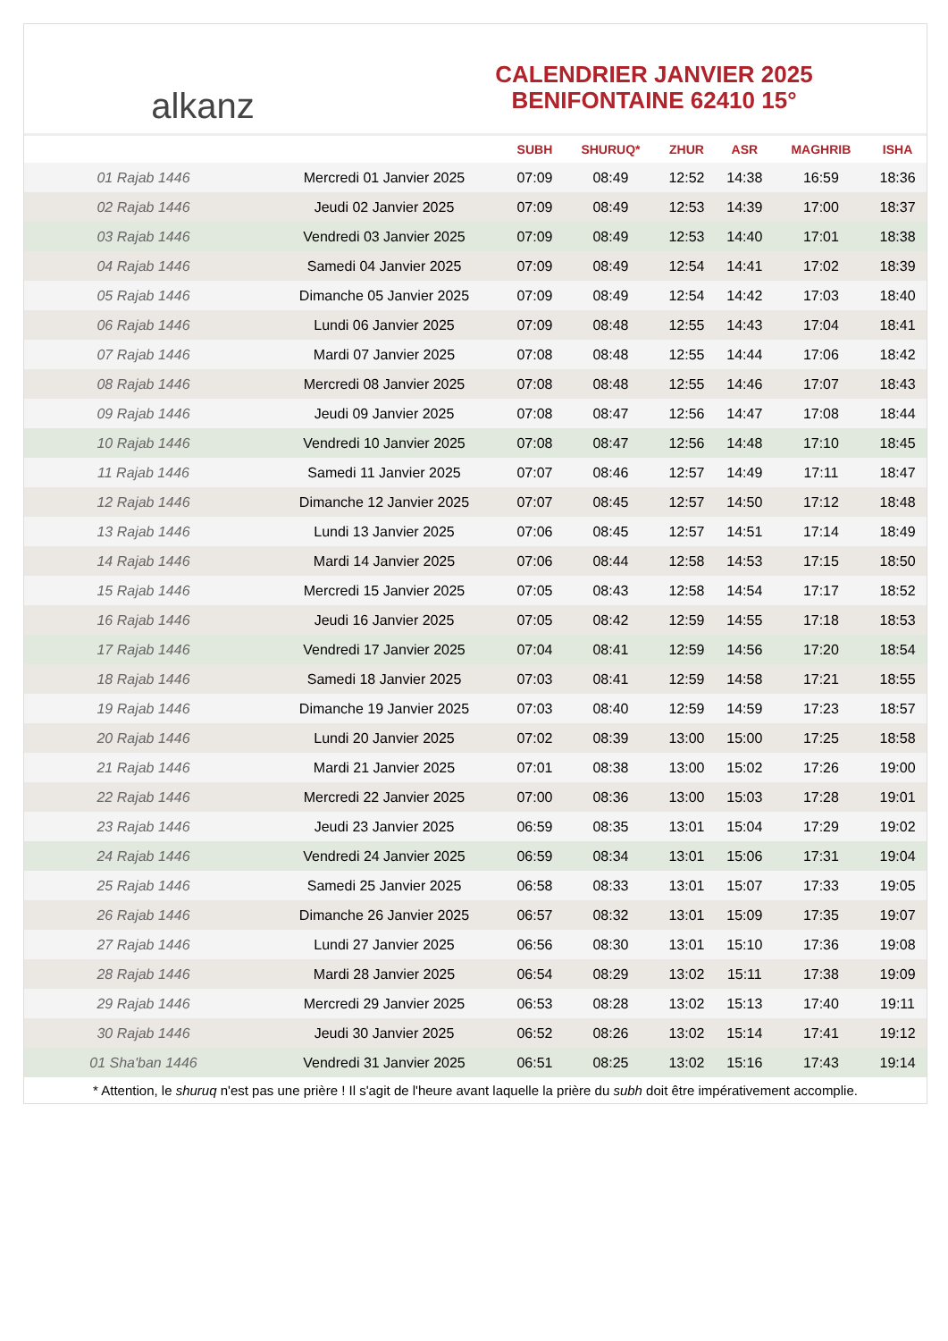alkanz
CALENDRIER JANVIER 2025
BENIFONTAINE 62410 15°
| | | SUBH | SHURUQ* | ZHUR | ASR | MAGHRIB | ISHA |
| --- | --- | --- | --- | --- | --- | --- | --- |
| 01 Rajab 1446 | Mercredi 01 Janvier 2025 | 07:09 | 08:49 | 12:52 | 14:38 | 16:59 | 18:36 |
| 02 Rajab 1446 | Jeudi 02 Janvier 2025 | 07:09 | 08:49 | 12:53 | 14:39 | 17:00 | 18:37 |
| 03 Rajab 1446 | Vendredi 03 Janvier 2025 | 07:09 | 08:49 | 12:53 | 14:40 | 17:01 | 18:38 |
| 04 Rajab 1446 | Samedi 04 Janvier 2025 | 07:09 | 08:49 | 12:54 | 14:41 | 17:02 | 18:39 |
| 05 Rajab 1446 | Dimanche 05 Janvier 2025 | 07:09 | 08:49 | 12:54 | 14:42 | 17:03 | 18:40 |
| 06 Rajab 1446 | Lundi 06 Janvier 2025 | 07:09 | 08:48 | 12:55 | 14:43 | 17:04 | 18:41 |
| 07 Rajab 1446 | Mardi 07 Janvier 2025 | 07:08 | 08:48 | 12:55 | 14:44 | 17:06 | 18:42 |
| 08 Rajab 1446 | Mercredi 08 Janvier 2025 | 07:08 | 08:48 | 12:55 | 14:46 | 17:07 | 18:43 |
| 09 Rajab 1446 | Jeudi 09 Janvier 2025 | 07:08 | 08:47 | 12:56 | 14:47 | 17:08 | 18:44 |
| 10 Rajab 1446 | Vendredi 10 Janvier 2025 | 07:08 | 08:47 | 12:56 | 14:48 | 17:10 | 18:45 |
| 11 Rajab 1446 | Samedi 11 Janvier 2025 | 07:07 | 08:46 | 12:57 | 14:49 | 17:11 | 18:47 |
| 12 Rajab 1446 | Dimanche 12 Janvier 2025 | 07:07 | 08:45 | 12:57 | 14:50 | 17:12 | 18:48 |
| 13 Rajab 1446 | Lundi 13 Janvier 2025 | 07:06 | 08:45 | 12:57 | 14:51 | 17:14 | 18:49 |
| 14 Rajab 1446 | Mardi 14 Janvier 2025 | 07:06 | 08:44 | 12:58 | 14:53 | 17:15 | 18:50 |
| 15 Rajab 1446 | Mercredi 15 Janvier 2025 | 07:05 | 08:43 | 12:58 | 14:54 | 17:17 | 18:52 |
| 16 Rajab 1446 | Jeudi 16 Janvier 2025 | 07:05 | 08:42 | 12:59 | 14:55 | 17:18 | 18:53 |
| 17 Rajab 1446 | Vendredi 17 Janvier 2025 | 07:04 | 08:41 | 12:59 | 14:56 | 17:20 | 18:54 |
| 18 Rajab 1446 | Samedi 18 Janvier 2025 | 07:03 | 08:41 | 12:59 | 14:58 | 17:21 | 18:55 |
| 19 Rajab 1446 | Dimanche 19 Janvier 2025 | 07:03 | 08:40 | 12:59 | 14:59 | 17:23 | 18:57 |
| 20 Rajab 1446 | Lundi 20 Janvier 2025 | 07:02 | 08:39 | 13:00 | 15:00 | 17:25 | 18:58 |
| 21 Rajab 1446 | Mardi 21 Janvier 2025 | 07:01 | 08:38 | 13:00 | 15:02 | 17:26 | 19:00 |
| 22 Rajab 1446 | Mercredi 22 Janvier 2025 | 07:00 | 08:36 | 13:00 | 15:03 | 17:28 | 19:01 |
| 23 Rajab 1446 | Jeudi 23 Janvier 2025 | 06:59 | 08:35 | 13:01 | 15:04 | 17:29 | 19:02 |
| 24 Rajab 1446 | Vendredi 24 Janvier 2025 | 06:59 | 08:34 | 13:01 | 15:06 | 17:31 | 19:04 |
| 25 Rajab 1446 | Samedi 25 Janvier 2025 | 06:58 | 08:33 | 13:01 | 15:07 | 17:33 | 19:05 |
| 26 Rajab 1446 | Dimanche 26 Janvier 2025 | 06:57 | 08:32 | 13:01 | 15:09 | 17:35 | 19:07 |
| 27 Rajab 1446 | Lundi 27 Janvier 2025 | 06:56 | 08:30 | 13:01 | 15:10 | 17:36 | 19:08 |
| 28 Rajab 1446 | Mardi 28 Janvier 2025 | 06:54 | 08:29 | 13:02 | 15:11 | 17:38 | 19:09 |
| 29 Rajab 1446 | Mercredi 29 Janvier 2025 | 06:53 | 08:28 | 13:02 | 15:13 | 17:40 | 19:11 |
| 30 Rajab 1446 | Jeudi 30 Janvier 2025 | 06:52 | 08:26 | 13:02 | 15:14 | 17:41 | 19:12 |
| 01 Sha'ban 1446 | Vendredi 31 Janvier 2025 | 06:51 | 08:25 | 13:02 | 15:16 | 17:43 | 19:14 |
* Attention, le shuruq n'est pas une prière ! Il s'agit de l'heure avant laquelle la prière du subh doit être impérativement accomplie.